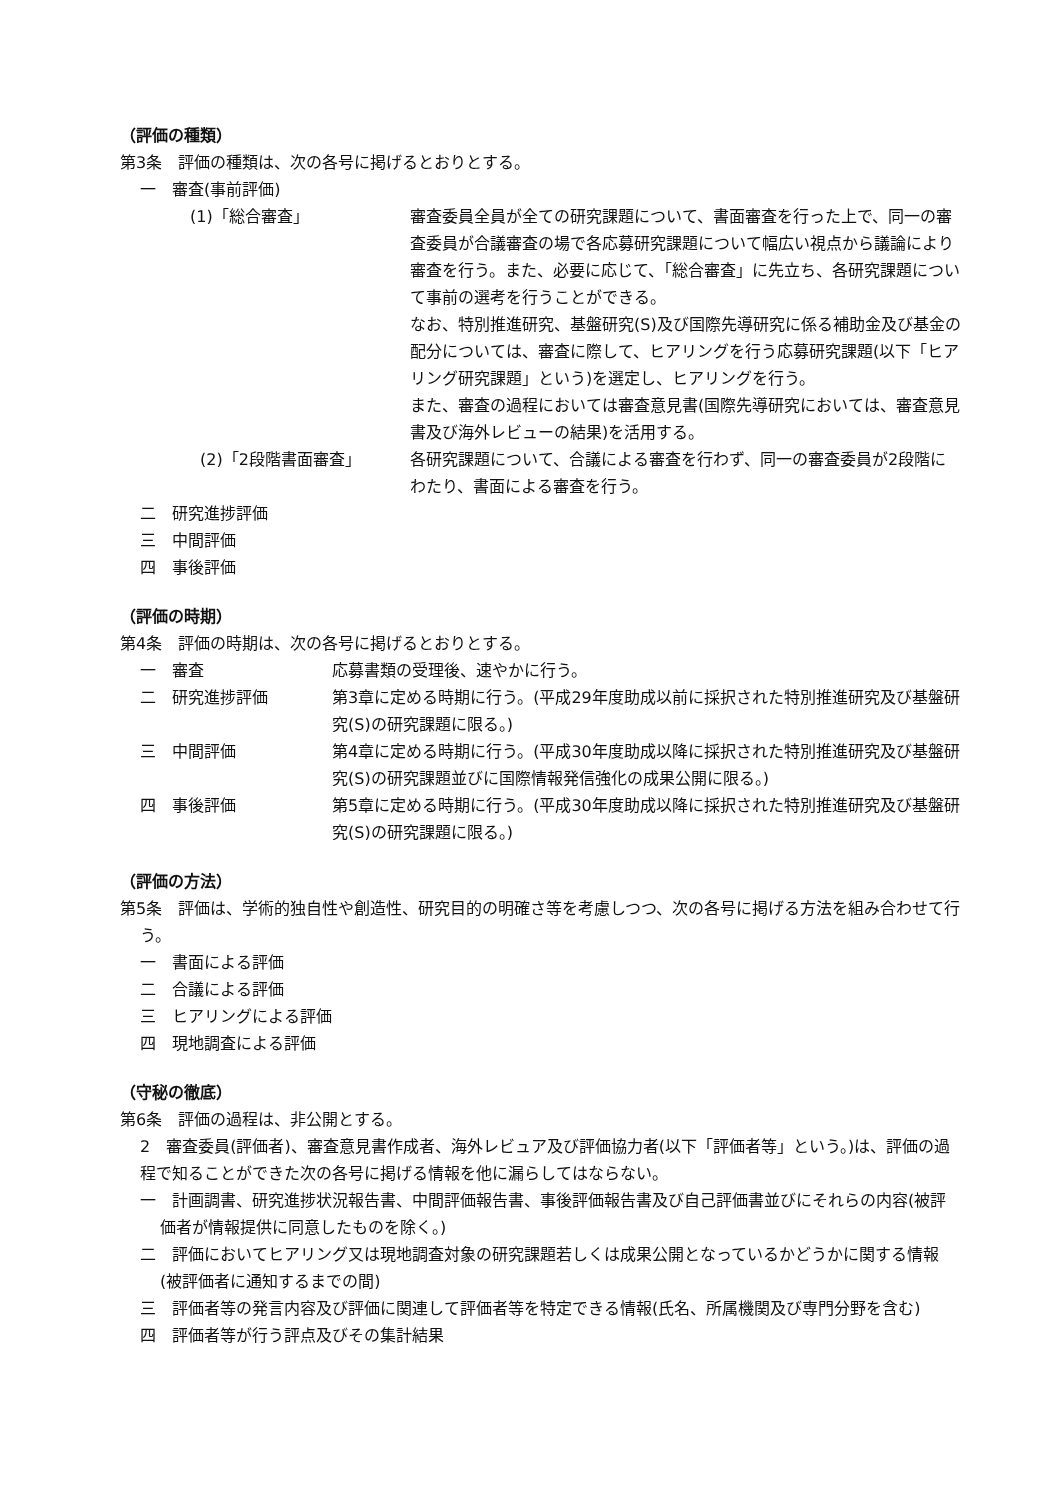（評価の種類）
第3条　評価の種類は、次の各号に掲げるとおりとする。
一　審査(事前評価)
(1)「総合審査」 審査委員全員が全ての研究課題について、書面審査を行った上で、同一の審査委員が合議審査の場で各応募研究課題について幅広い視点から議論により審査を行う。また、必要に応じて、「総合審査」に先立ち、各研究課題について事前の選考を行うことができる。
なお、特別推進研究、基盤研究(S)及び国際先導研究に係る補助金及び基金の配分については、審査に際して、ヒアリングを行う応募研究課題(以下「ヒアリング研究課題」という)を選定し、ヒアリングを行う。
また、審査の過程においては審査意見書(国際先導研究においては、審査意見書及び海外レビューの結果)を活用する。
(2)「2段階書面審査」 各研究課題について、合議による審査を行わず、同一の審査委員が2段階にわたり、書面による審査を行う。
二　研究進捗評価
三　中間評価
四　事後評価
（評価の時期）
第4条　評価の時期は、次の各号に掲げるとおりとする。
一　審査 応募書類の受理後、速やかに行う。
二　研究進捗評価 第3章に定める時期に行う。(平成29年度助成以前に採択された特別推進研究及び基盤研究(S)の研究課題に限る。)
三　中間評価 第4章に定める時期に行う。(平成30年度助成以降に採択された特別推進研究及び基盤研究(S)の研究課題並びに国際情報発信強化の成果公開に限る。)
四　事後評価 第5章に定める時期に行う。(平成30年度助成以降に採択された特別推進研究及び基盤研究(S)の研究課題に限る。)
（評価の方法）
第5条　評価は、学術的独自性や創造性、研究目的の明確さ等を考慮しつつ、次の各号に掲げる方法を組み合わせて行う。
一　書面による評価
二　合議による評価
三　ヒアリングによる評価
四　現地調査による評価
（守秘の徹底）
第6条　評価の過程は、非公開とする。
2　審査委員(評価者)、審査意見書作成者、海外レビュア及び評価協力者(以下「評価者等」という。)は、評価の過程で知ることができた次の各号に掲げる情報を他に漏らしてはならない。
一　計画調書、研究進捗状況報告書、中間評価報告書、事後評価報告書及び自己評価書並びにそれらの内容(被評価者が情報提供に同意したものを除く。)
二　評価においてヒアリング又は現地調査対象の研究課題若しくは成果公開となっているかどうかに関する情報(被評価者に通知するまでの間)
三　評価者等の発言内容及び評価に関連して評価者等を特定できる情報(氏名、所属機関及び専門分野を含む)
四　評価者等が行う評点及びその集計結果